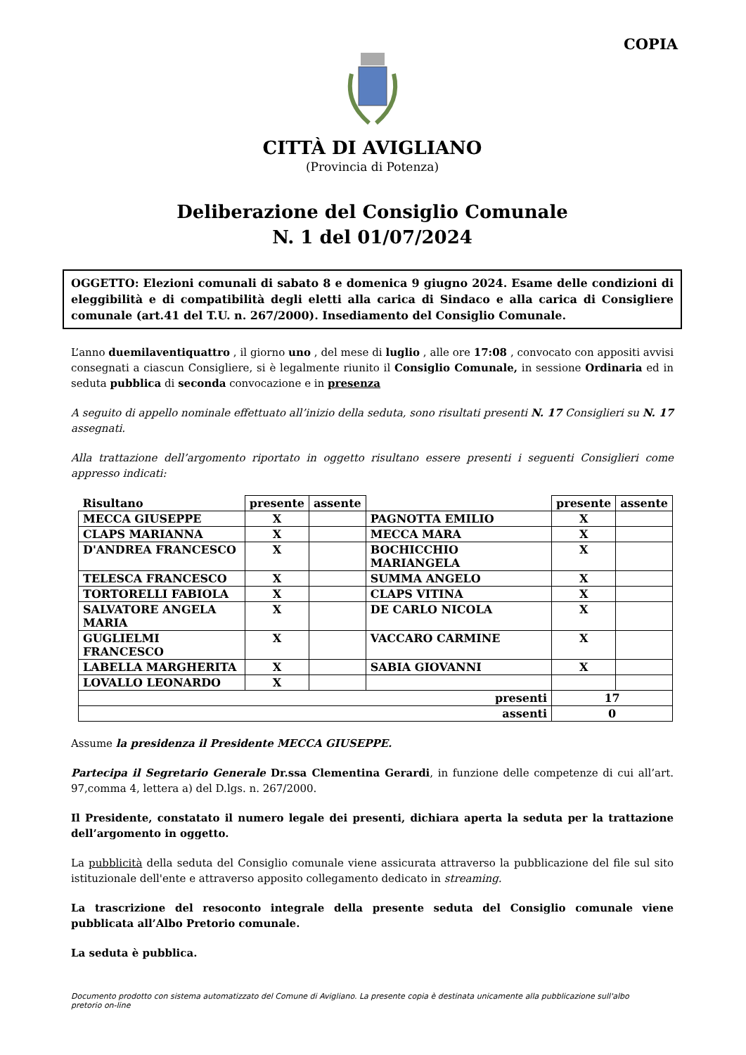COPIA
CITTÀ DI AVIGLIANO
(Provincia di Potenza)
Deliberazione del Consiglio Comunale
N. 1 del 01/07/2024
OGGETTO: Elezioni comunali di sabato 8 e domenica 9 giugno 2024. Esame delle condizioni di eleggibilità e di compatibilità degli eletti alla carica di Sindaco e alla carica di Consigliere comunale (art.41 del T.U. n. 267/2000). Insediamento del Consiglio Comunale.
L’anno duemilaventiquattro , il giorno uno , del mese di luglio , alle ore 17:08 , convocato con appositi avvisi consegnati a ciascun Consigliere, si è legalmente riunito il Consiglio Comunale, in sessione Ordinaria ed in seduta pubblica di seconda convocazione e in presenza
A seguito di appello nominale effettuato all’inizio della seduta, sono risultati presenti N. 17 Consiglieri su N. 17 assegnati.
Alla trattazione dell’argomento riportato in oggetto risultano essere presenti i seguenti Consiglieri come appresso indicati:
| Risultano | presente | assente | | presente | assente |
| --- | --- | --- | --- | --- | --- |
| MECCA GIUSEPPE | X | | PAGNOTTA EMILIO | X | |
| CLAPS MARIANNA | X | | MECCA MARA | X | |
| D'ANDREA FRANCESCO | X | | BOCHICCHIO MARIANGELA | X | |
| TELESCA FRANCESCO | X | | SUMMA ANGELO | X | |
| TORTORELLI FABIOLA | X | | CLAPS VITINA | X | |
| SALVATORE ANGELA MARIA | X | | DE CARLO NICOLA | X | |
| GUGLIELMI FRANCESCO | X | | VACCARO CARMINE | X | |
| LABELLA MARGHERITA | X | | SABIA GIOVANNI | X | |
| LOVALLO LEONARDO | X | | | | |
| presenti | | | | 17 | |
| assenti | | | | 0 | |
Assume la presidenza il Presidente MECCA GIUSEPPE.
Partecipa il Segretario Generale Dr.ssa Clementina Gerardi, in funzione delle competenze di cui all’art. 97,comma 4, lettera a) del D.lgs. n. 267/2000.
Il Presidente, constatato il numero legale dei presenti, dichiara aperta la seduta per la trattazione dell’argomento in oggetto.
La pubblicità della seduta del Consiglio comunale viene assicurata attraverso la pubblicazione del file sul sito istituzionale dell'ente e attraverso apposito collegamento dedicato in streaming.
La trascrizione del resoconto integrale della presente seduta del Consiglio comunale viene pubblicata all’Albo Pretorio comunale.
La seduta è pubblica.
Documento prodotto con sistema automatizzato del Comune di Avigliano. La presente copia è destinata unicamente alla pubblicazione sull'albo pretorio on-line